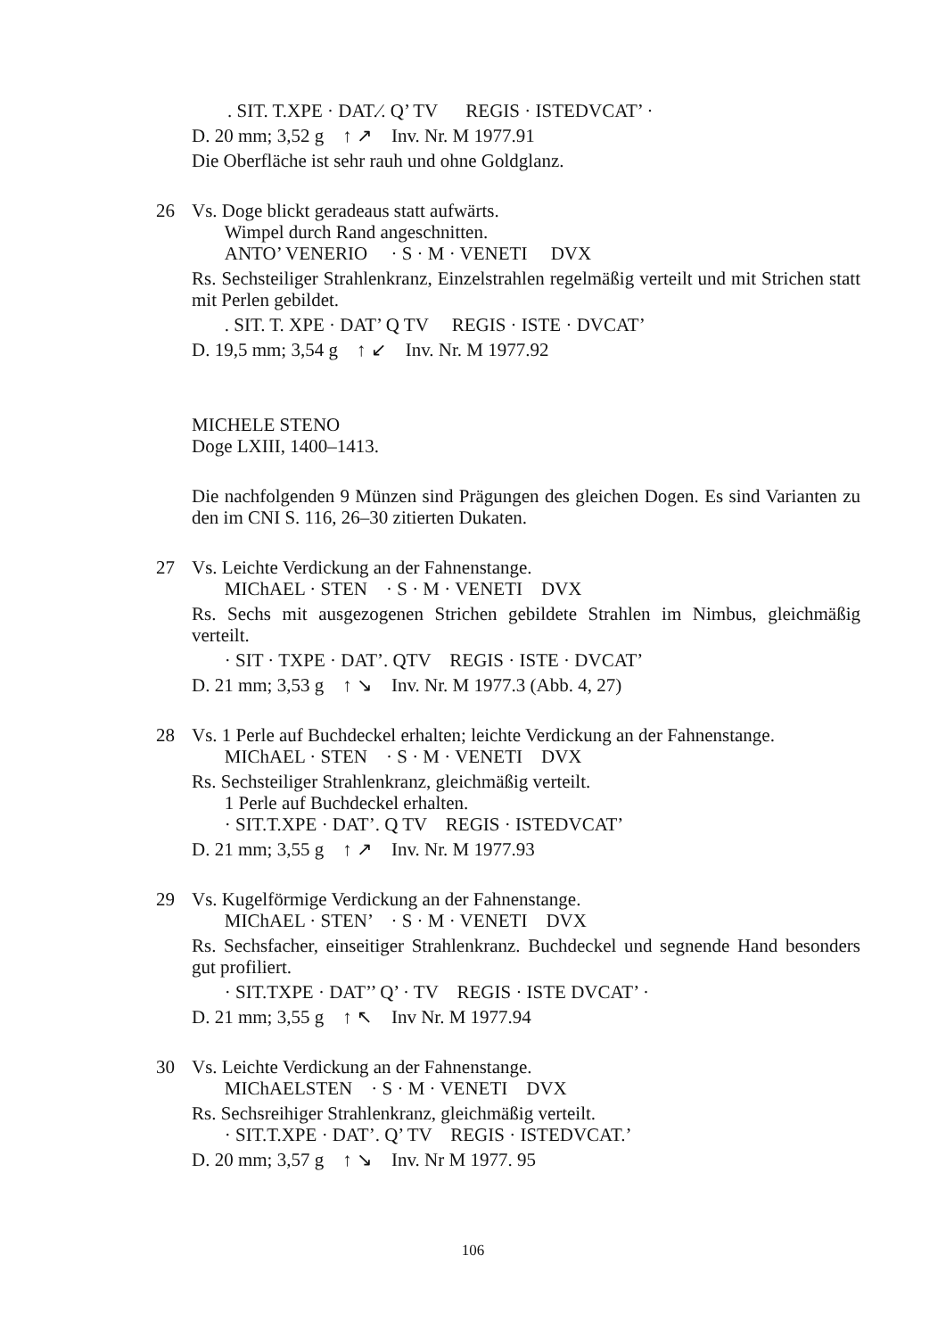. SIT. T.XPE · DAT.⁄. Q’ TV REGIS · ISTEDVCAT’ ·
D. 20 mm; 3,52 g ↑ ↗ Inv. Nr. M 1977.91
Die Oberfläche ist sehr rauh und ohne Goldglanz.
26 Vs. Doge blickt geradeaus statt aufwärts.
Wimpel durch Rand angeschnitten.
ANTO’ VENERIO · S · M · VENETI DVX
Rs. Sechsteiliger Strahlenkranz, Einzelstrahlen regelmäßig verteilt und mit Strichen statt mit Perlen gebildet.
. SIT. T. XPE · DAT’ Q TV REGIS · ISTE · DVCAT’
D. 19,5 mm; 3,54 g ↑ ↙ Inv. Nr. M 1977.92
MICHELE STENO
Doge LXIII, 1400–1413.
Die nachfolgenden 9 Münzen sind Prägungen des gleichen Dogen. Es sind Varianten zu den im CNI S. 116, 26–30 zitierten Dukaten.
27 Vs. Leichte Verdickung an der Fahnenstange.
MIChAEL · STEN · S · M · VENETI DVX
Rs. Sechs mit ausgezogenen Strichen gebildete Strahlen im Nimbus, gleichmäßig verteilt.
· SIT · TXPE · DAT’. QTV REGIS · ISTE · DVCAT’
D. 21 mm; 3,53 g ↑ ↘ Inv. Nr. M 1977.3 (Abb. 4, 27)
28 Vs. 1 Perle auf Buchdeckel erhalten; leichte Verdickung an der Fahnenstange.
MIChAEL · STEN · S · M · VENETI DVX
Rs. Sechsteiliger Strahlenkranz, gleichmäßig verteilt.
1 Perle auf Buchdeckel erhalten.
· SIT.T.XPE · DAT’. Q TV REGIS · ISTEDVCAT’
D. 21 mm; 3,55 g ↑ ↗ Inv. Nr. M 1977.93
29 Vs. Kugelförmige Verdickung an der Fahnenstange.
MIChAEL · STEN’ · S · M · VENETI DVX
Rs. Sechsfacher, einseitiger Strahlenkranz. Buchdeckel und segnende Hand besonders gut profiliert.
· SIT.TXPE · DAT’’ Q’ · TV REGIS · ISTE DVCAT’ ·
D. 21 mm; 3,55 g ↑ ↖ Inv Nr. M 1977.94
30 Vs. Leichte Verdickung an der Fahnenstange.
MIChAELSTEN · S · M · VENETI DVX
Rs. Sechsreihiger Strahlenkranz, gleichmäßig verteilt.
· SIT.T.XPE · DAT’. Q’ TV REGIS · ISTEDVCAT.’
D. 20 mm; 3,57 g ↑ ↘ Inv. Nr M 1977. 95
106